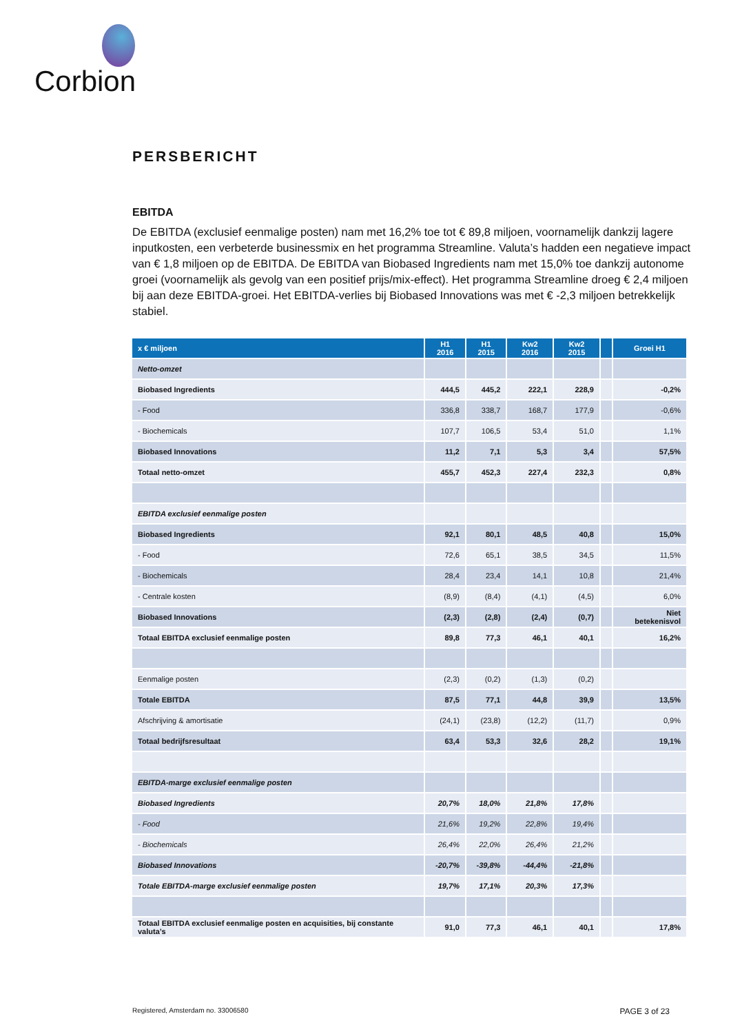Corbion
PERSBERICHT
EBITDA
De EBITDA (exclusief eenmalige posten) nam met 16,2% toe tot € 89,8 miljoen, voornamelijk dankzij lagere inputkosten, een verbeterde businessmix en het programma Streamline. Valuta’s hadden een negatieve impact van € 1,8 miljoen op de EBITDA. De EBITDA van Biobased Ingredients nam met 15,0% toe dankzij autonome groei (voornamelijk als gevolg van een positief prijs/mix-effect). Het programma Streamline droeg € 2,4 miljoen bij aan deze EBITDA-groei. Het EBITDA-verlies bij Biobased Innovations was met € -2,3 miljoen betrekkelijk stabiel.
| x € miljoen | H1 2016 | H1 2015 | Kw2 2016 | Kw2 2015 | | Groei H1 |
| --- | --- | --- | --- | --- | --- | --- |
| Netto-omzet | | | | | | |
| Biobased Ingredients | 444,5 | 445,2 | 222,1 | 228,9 | | -0,2% |
| - Food | 336,8 | 338,7 | 168,7 | 177,9 | | -0,6% |
| - Biochemicals | 107,7 | 106,5 | 53,4 | 51,0 | | 1,1% |
| Biobased Innovations | 11,2 | 7,1 | 5,3 | 3,4 | | 57,5% |
| Totaal netto-omzet | 455,7 | 452,3 | 227,4 | 232,3 | | 0,8% |
| EBITDA exclusief eenmalige posten | | | | | | |
| Biobased Ingredients | 92,1 | 80,1 | 48,5 | 40,8 | | 15,0% |
| - Food | 72,6 | 65,1 | 38,5 | 34,5 | | 11,5% |
| - Biochemicals | 28,4 | 23,4 | 14,1 | 10,8 | | 21,4% |
| - Centrale kosten | (8,9) | (8,4) | (4,1) | (4,5) | | 6,0% |
| Biobased Innovations | (2,3) | (2,8) | (2,4) | (0,7) | | Niet betekenisvol |
| Totaal EBITDA exclusief eenmalige posten | 89,8 | 77,3 | 46,1 | 40,1 | | 16,2% |
| Eenmalige posten | (2,3) | (0,2) | (1,3) | (0,2) | | |
| Totale EBITDA | 87,5 | 77,1 | 44,8 | 39,9 | | 13,5% |
| Afschrijving & amortisatie | (24,1) | (23,8) | (12,2) | (11,7) | | 0,9% |
| Totaal bedrijfsresultaat | 63,4 | 53,3 | 32,6 | 28,2 | | 19,1% |
| EBITDA-marge exclusief eenmalige posten | | | | | | |
| Biobased Ingredients | 20,7% | 18,0% | 21,8% | 17,8% | | |
| - Food | 21,6% | 19,2% | 22,8% | 19,4% | | |
| - Biochemicals | 26,4% | 22,0% | 26,4% | 21,2% | | |
| Biobased Innovations | -20,7% | -39,8% | -44,4% | -21,8% | | |
| Totale EBITDA-marge exclusief eenmalige posten | 19,7% | 17,1% | 20,3% | 17,3% | | |
| Totaal EBITDA exclusief eenmalige posten en acquisities, bij constante valuta’s | 91,0 | 77,3 | 46,1 | 40,1 | | 17,8% |
Registered, Amsterdam no. 33006580 PAGE 3 of 23